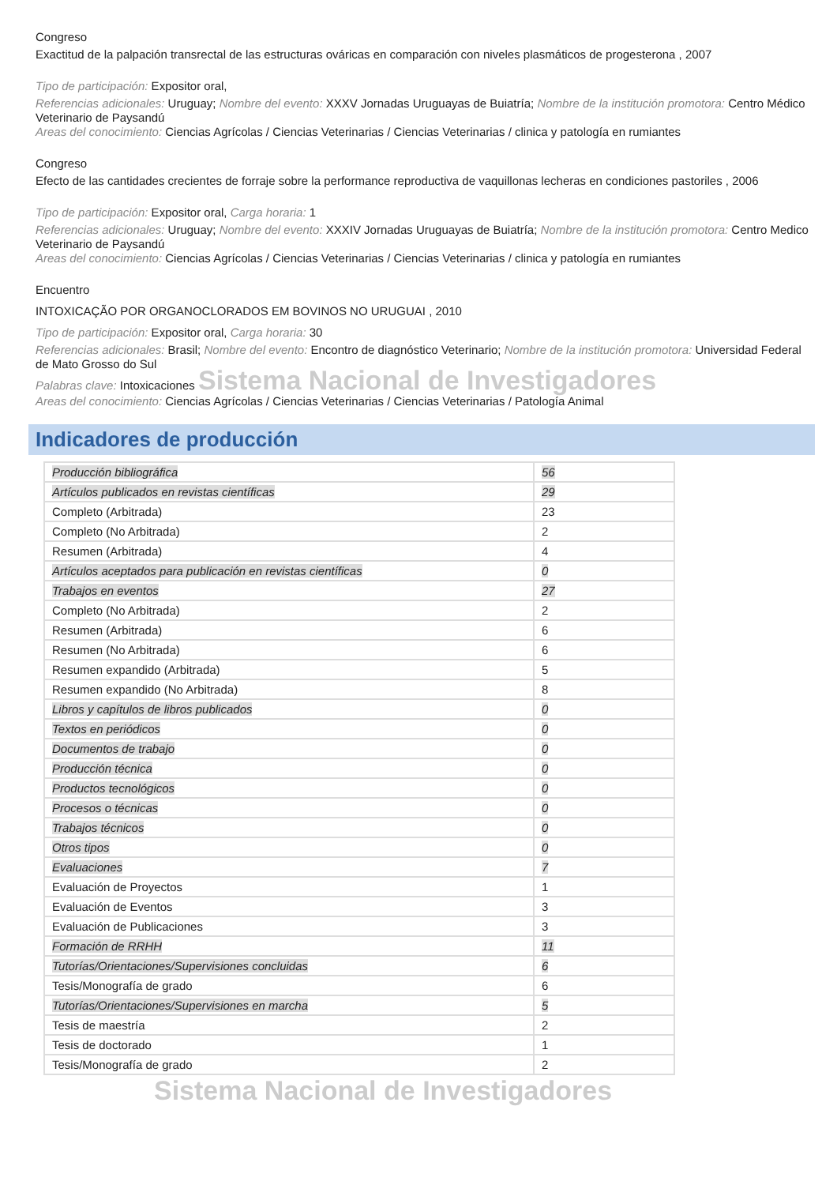Congreso
Exactitud de la palpación transrectal de las estructuras ováricas en comparación con niveles plasmáticos de progesterona , 2007
Tipo de participación: Expositor oral,
Referencias adicionales: Uruguay; Nombre del evento: XXXV Jornadas Uruguayas de Buiatría; Nombre de la institución promotora: Centro Médico Veterinario de Paysandú
Areas del conocimiento: Ciencias Agrícolas / Ciencias Veterinarias / Ciencias Veterinarias / clinica y patología en rumiantes
Congreso
Efecto de las cantidades crecientes de forraje sobre la performance reproductiva de vaquillonas lecheras en condiciones pastoriles , 2006
Tipo de participación: Expositor oral, Carga horaria: 1
Referencias adicionales: Uruguay; Nombre del evento: XXXIV Jornadas Uruguayas de Buiatría; Nombre de la institución promotora: Centro Medico Veterinario de Paysandú
Areas del conocimiento: Ciencias Agrícolas / Ciencias Veterinarias / Ciencias Veterinarias / clinica y patología en rumiantes
Encuentro
INTOXICAÇÃO POR ORGANOCLORADOS EM BOVINOS NO URUGUAI , 2010
Tipo de participación: Expositor oral, Carga horaria: 30
Referencias adicionales: Brasil; Nombre del evento: Encontro de diagnóstico Veterinario; Nombre de la institución promotora: Universidad Federal de Mato Grosso do Sul
Palabras clave: Intoxicaciones Sistema Nacional de Investigadores
Areas del conocimiento: Ciencias Agrícolas / Ciencias Veterinarias / Ciencias Veterinarias / Patología Animal
Indicadores de producción
| Producción bibliográfica | 56 |
| Artículos publicados en revistas científicas | 29 |
| Completo (Arbitrada) | 23 |
| Completo (No Arbitrada) | 2 |
| Resumen (Arbitrada) | 4 |
| Artículos aceptados para publicación en revistas científicas | 0 |
| Trabajos en eventos | 27 |
| Completo (No Arbitrada) | 2 |
| Resumen (Arbitrada) | 6 |
| Resumen (No Arbitrada) | 6 |
| Resumen expandido (Arbitrada) | 5 |
| Resumen expandido (No Arbitrada) | 8 |
| Libros y capítulos de libros publicados | 0 |
| Textos en periódicos | 0 |
| Documentos de trabajo | 0 |
| Producción técnica | 0 |
| Productos tecnológicos | 0 |
| Procesos o técnicas | 0 |
| Trabajos técnicos | 0 |
| Otros tipos | 0 |
| Evaluaciones | 7 |
| Evaluación de Proyectos | 1 |
| Evaluación de Eventos | 3 |
| Evaluación de Publicaciones | 3 |
| Formación de RRHH | 11 |
| Tutorías/Orientaciones/Supervisiones concluidas | 6 |
| Tesis/Monografía de grado | 6 |
| Tutorías/Orientaciones/Supervisiones en marcha | 5 |
| Tesis de maestría | 2 |
| Tesis de doctorado | 1 |
| Tesis/Monografía de grado | 2 |
Sistema Nacional de Investigadores